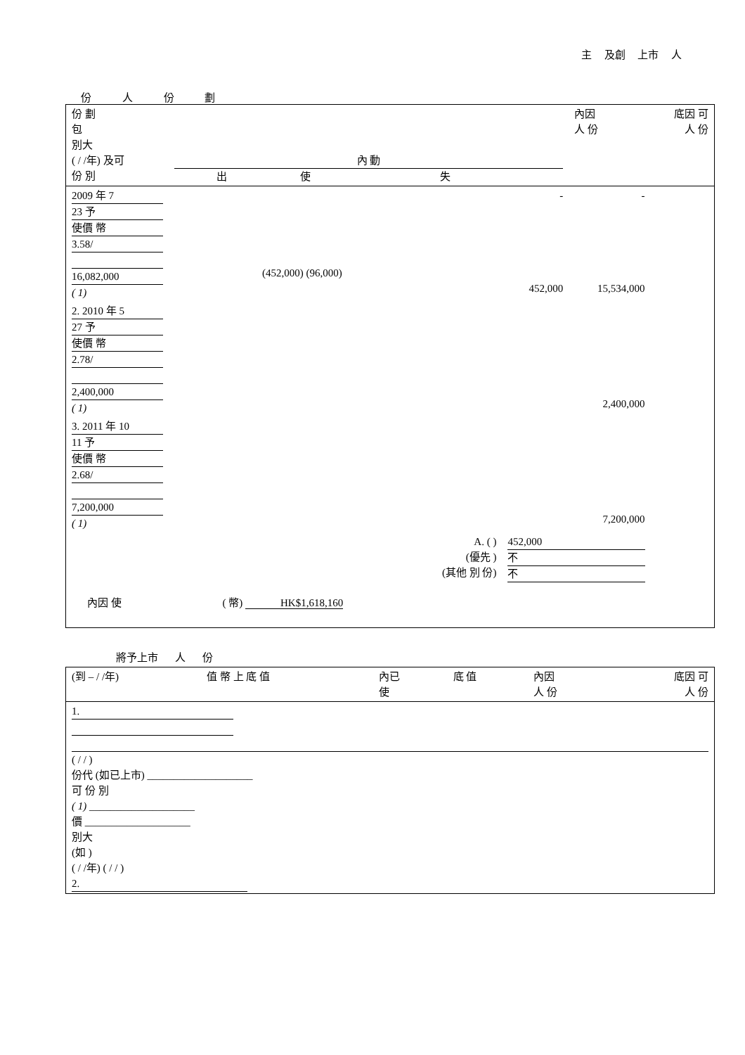主 及創 上市 人
份 人 份 劃
| 份 劃 包 別大 ( / /年) 及可 份 別 | 內 動 出 使 失 | | | 內因 人 份 | 底因 可 人 份 |
| 2009 年 7 23 予 使價 幣 3.58/ 16,082,000 ( 1) | (452,000) (96,000) | - 452,000 | | - 15,534,000 | |
| 2. 2010 年 5 27 予 使價 幣 2.78/ 2,400,000 ( 1) | 2,400,000 | | | | |
| 3. 2011 年 10 11 予 使價 幣 2.68/ 7,200,000 ( 1) | 7,200,000 | | | | |
| A. ( ) (優先 ) (其他 別 份) | | | 452,000 不 不 | | |
| 內因 使 ( 幣) HK$1,618,160 | | | | | |
將予上市 人 份
| (到 – / /年) | 值 幣 上 底 值 | 內已 使 | 底 值 | 內因 人 份 | 底因 可 人 份 |
| 1. ( / / ) 份代 (如已上市) ____________________ 可 份 別 ( 1) ____________________ 價 ____________________ 別大 (如 ) ( / /年) ( / / ) 2. | | | | | |